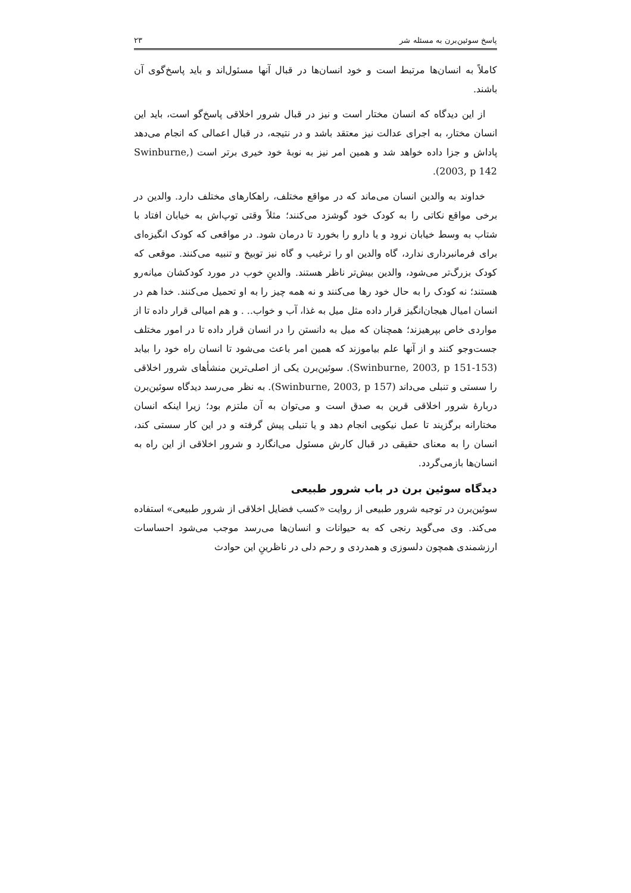پاسخ سوئین‌برن به مسئله شر ۲۳
کاملاً به انسان‌ها مرتبط است و خود انسان‌ها در قبال آنها مسئول‌اند و باید پاسخ‌گوی آن باشند.
از این دیدگاه که انسان مختار است و نیز در قبال شرور اخلاقی پاسخ‌گو است، باید این انسان مختار، به اجرای عدالت نیز معتقد باشد و در نتیجه، در قبال اعمالی که انجام می‌دهد پاداش و جزا داده خواهد شد و همین امر نیز به نوبهٔ خود خیری برتر است (Swinburne, 2003, p 142).
خداوند به والدین انسان می‌ماند که در مواقع مختلف، راهکارهای مختلف دارد. والدین در برخی مواقع نکاتی را به کودک خود گوشزد می‌کنند؛ مثلاً وقتی توپ‌اش به خیابان افتاد با شتاب به وسط خیابان نرود و یا دارو را بخورد تا درمان شود. در مواقعی که کودک انگیزه‌ای برای فرمانبرداری ندارد، گاه والدین او را ترغیب و گاه نیز توبیخ و تنبیه می‌کنند. موقعی که کودک بزرگ‌تر می‌شود، والدین بیش‌تر ناظر هستند. والدینِ خوب در مورد کودکشان میانه‌رو هستند؛ نه کودک را به حال خود رها می‌کنند و نه همه چیز را به او تحمیل می‌کنند. خدا هم در انسان امیال هیجان‌انگیز قرار داده مثل میل به غذا، آب و خواب.. . و هم امیالی قرار داده تا از مواردی خاص بپرهیزند؛ همچنان که میل به دانستن را در انسان قرار داده تا در امور مختلف جست‌وجو کنند و از آنها علم بیاموزند که همین امر باعث می‌شود تا انسان راه خود را بیابد (Swinburne, 2003, p 151-153). سوئین‌برن یکی از اصلی‌ترین منشأهای شرور اخلاقی را سستی و تنبلی می‌داند (Swinburne, 2003, p 157). به نظر می‌رسد دیدگاه سوئین‌برن دربارهٔ شرور اخلاقی قرین به صدق است و می‌توان به آن ملتزم بود؛ زیرا اینکه انسان مختارانه برگزیند تا عمل نیکویی انجام دهد و یا تنبلی پیش گرفته و در این کار سستی کند، انسان را به معنای حقیقی در قبال کارش مسئول می‌انگارد و شرور اخلاقی از این راه به انسان‌ها بازمی‌گردد.
دیدگاه سوئین برن در باب شرور طبیعی
سوئین‌برن در توجیه شرور طبیعی از روایت «کسب فضایل اخلاقی از شرور طبیعی» استفاده می‌کند. وی می‌گوید رنجی که به حیوانات و انسان‌ها می‌رسد موجب می‌شود احساسات ارزشمندی همچون دلسوزی و همدردی و رحم دلی در ناظرینِ این حوادث